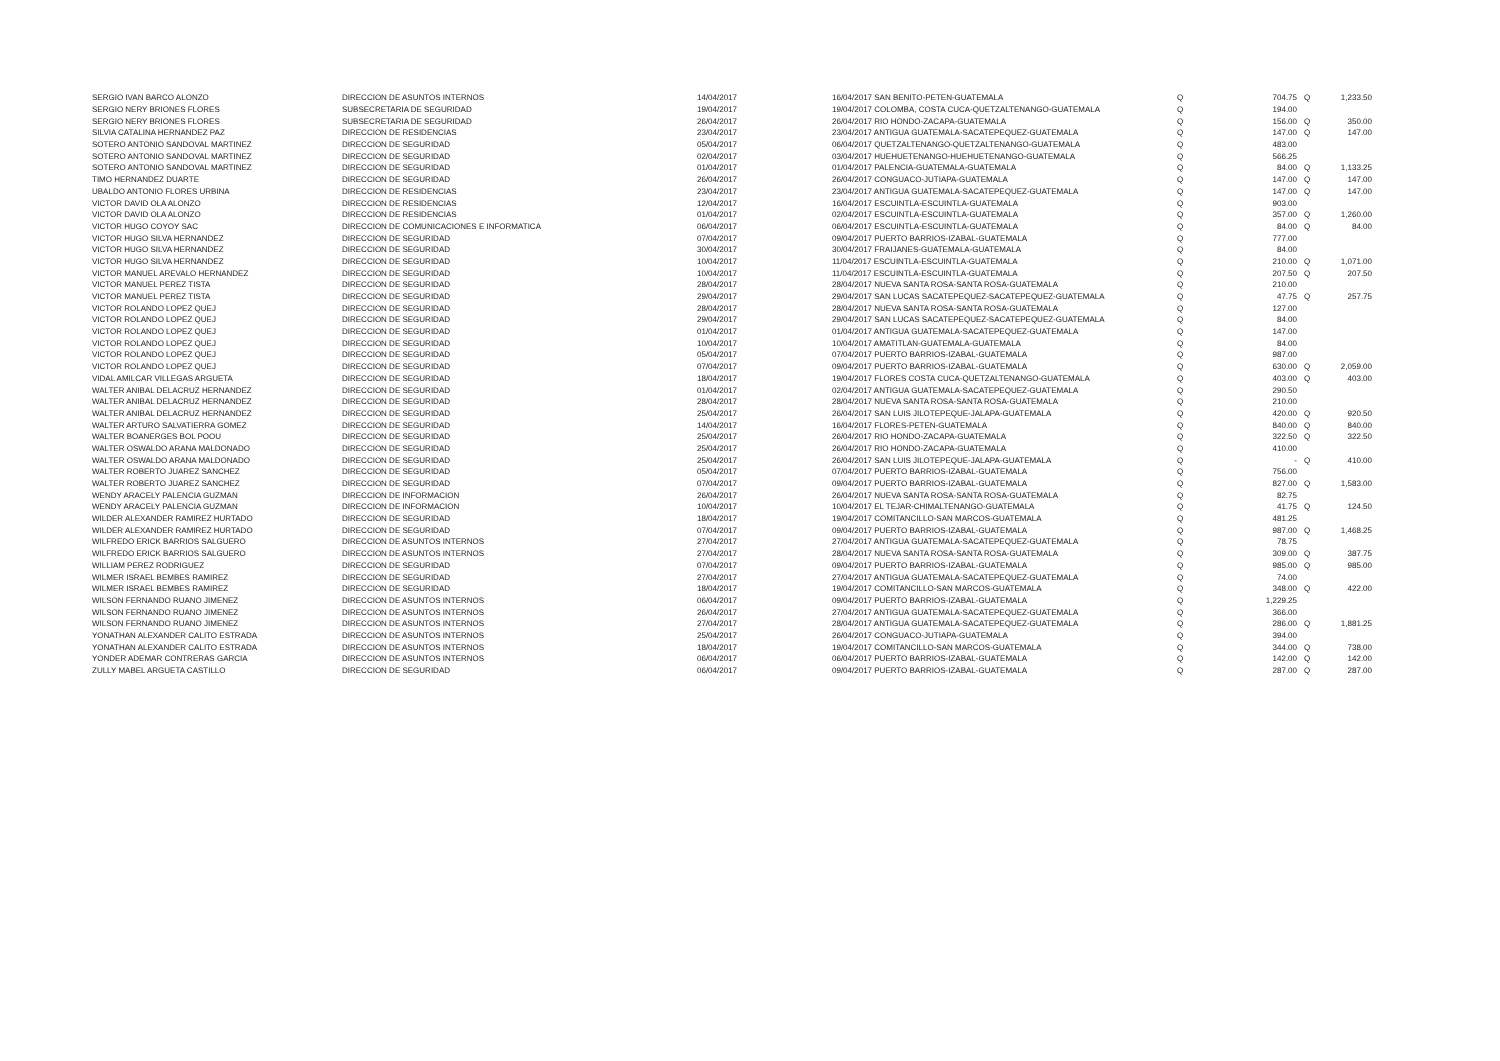| SERGIO IVAN BARCO ALONZO | DIRECCION DE ASUNTOS INTERNOS | 14/04/2017 | 16/04/2017 SAN BENITO-PETEN-GUATEMALA | Q | 704.75 | Q | 1,233.50 |
| SERGIO NERY BRIONES FLORES | SUBSECRETARIA DE SEGURIDAD | 19/04/2017 | 19/04/2017 COLOMBA, COSTA CUCA-QUETZALTENANGO-GUATEMALA | Q | 194.00 | | |
| SERGIO NERY BRIONES FLORES | SUBSECRETARIA DE SEGURIDAD | 26/04/2017 | 26/04/2017 RIO HONDO-ZACAPA-GUATEMALA | Q | 156.00 | Q | 350.00 |
| SILVIA CATALINA HERNANDEZ PAZ | DIRECCION DE RESIDENCIAS | 23/04/2017 | 23/04/2017 ANTIGUA GUATEMALA-SACATEPEQUEZ-GUATEMALA | Q | 147.00 | Q | 147.00 |
| SOTERO ANTONIO SANDOVAL MARTINEZ | DIRECCION DE SEGURIDAD | 05/04/2017 | 06/04/2017 QUETZALTENANGO-QUETZALTENANGO-GUATEMALA | Q | 483.00 | | |
| SOTERO ANTONIO SANDOVAL MARTINEZ | DIRECCION DE SEGURIDAD | 02/04/2017 | 03/04/2017 HUEHUETENANGO-HUEHUETENANGO-GUATEMALA | Q | 566.25 | | |
| SOTERO ANTONIO SANDOVAL MARTINEZ | DIRECCION DE SEGURIDAD | 01/04/2017 | 01/04/2017 PALENCIA-GUATEMALA-GUATEMALA | Q | 84.00 | Q | 1,133.25 |
| TIMO HERNANDEZ DUARTE | DIRECCION DE SEGURIDAD | 26/04/2017 | 26/04/2017 CONGUACO-JUTIAPA-GUATEMALA | Q | 147.00 | Q | 147.00 |
| UBALDO ANTONIO FLORES URBINA | DIRECCION DE RESIDENCIAS | 23/04/2017 | 23/04/2017 ANTIGUA GUATEMALA-SACATEPEQUEZ-GUATEMALA | Q | 147.00 | Q | 147.00 |
| VICTOR DAVID OLA ALONZO | DIRECCION DE RESIDENCIAS | 12/04/2017 | 16/04/2017 ESCUINTLA-ESCUINTLA-GUATEMALA | Q | 903.00 | | |
| VICTOR DAVID OLA ALONZO | DIRECCION DE RESIDENCIAS | 01/04/2017 | 02/04/2017 ESCUINTLA-ESCUINTLA-GUATEMALA | Q | 357.00 | Q | 1,260.00 |
| VICTOR HUGO COYOY SAC | DIRECCION DE COMUNICACIONES E INFORMATICA | 06/04/2017 | 06/04/2017 ESCUINTLA-ESCUINTLA-GUATEMALA | Q | 84.00 | Q | 84.00 |
| VICTOR HUGO SILVA HERNANDEZ | DIRECCION DE SEGURIDAD | 07/04/2017 | 09/04/2017 PUERTO BARRIOS-IZABAL-GUATEMALA | Q | 777.00 | | |
| VICTOR HUGO SILVA HERNANDEZ | DIRECCION DE SEGURIDAD | 30/04/2017 | 30/04/2017 FRAIJANES-GUATEMALA-GUATEMALA | Q | 84.00 | | |
| VICTOR HUGO SILVA HERNANDEZ | DIRECCION DE SEGURIDAD | 10/04/2017 | 11/04/2017 ESCUINTLA-ESCUINTLA-GUATEMALA | Q | 210.00 | Q | 1,071.00 |
| VICTOR MANUEL AREVALO HERNANDEZ | DIRECCION DE SEGURIDAD | 10/04/2017 | 11/04/2017 ESCUINTLA-ESCUINTLA-GUATEMALA | Q | 207.50 | Q | 207.50 |
| VICTOR MANUEL PEREZ TISTA | DIRECCION DE SEGURIDAD | 28/04/2017 | 28/04/2017 NUEVA SANTA ROSA-SANTA ROSA-GUATEMALA | Q | 210.00 | | |
| VICTOR MANUEL PEREZ TISTA | DIRECCION DE SEGURIDAD | 29/04/2017 | 29/04/2017 SAN LUCAS SACATEPEQUEZ-SACATEPEQUEZ-GUATEMALA | Q | 47.75 | Q | 257.75 |
| VICTOR ROLANDO LOPEZ QUEJ | DIRECCION DE SEGURIDAD | 28/04/2017 | 28/04/2017 NUEVA SANTA ROSA-SANTA ROSA-GUATEMALA | Q | 127.00 | | |
| VICTOR ROLANDO LOPEZ QUEJ | DIRECCION DE SEGURIDAD | 29/04/2017 | 29/04/2017 SAN LUCAS SACATEPEQUEZ-SACATEPEQUEZ-GUATEMALA | Q | 84.00 | | |
| VICTOR ROLANDO LOPEZ QUEJ | DIRECCION DE SEGURIDAD | 01/04/2017 | 01/04/2017 ANTIGUA GUATEMALA-SACATEPEQUEZ-GUATEMALA | Q | 147.00 | | |
| VICTOR ROLANDO LOPEZ QUEJ | DIRECCION DE SEGURIDAD | 10/04/2017 | 10/04/2017 AMATITLAN-GUATEMALA-GUATEMALA | Q | 84.00 | | |
| VICTOR ROLANDO LOPEZ QUEJ | DIRECCION DE SEGURIDAD | 05/04/2017 | 07/04/2017 PUERTO BARRIOS-IZABAL-GUATEMALA | Q | 987.00 | | |
| VICTOR ROLANDO LOPEZ QUEJ | DIRECCION DE SEGURIDAD | 07/04/2017 | 09/04/2017 PUERTO BARRIOS-IZABAL-GUATEMALA | Q | 630.00 | Q | 2,059.00 |
| VIDAL AMILCAR VILLEGAS ARGUETA | DIRECCION DE SEGURIDAD | 18/04/2017 | 19/04/2017 FLORES COSTA CUCA-QUETZALTENANGO-GUATEMALA | Q | 403.00 | Q | 403.00 |
| WALTER ANIBAL DELACRUZ HERNANDEZ | DIRECCION DE SEGURIDAD | 01/04/2017 | 02/04/2017 ANTIGUA GUATEMALA-SACATEPEQUEZ-GUATEMALA | Q | 290.50 | | |
| WALTER ANIBAL DELACRUZ HERNANDEZ | DIRECCION DE SEGURIDAD | 28/04/2017 | 28/04/2017 NUEVA SANTA ROSA-SANTA ROSA-GUATEMALA | Q | 210.00 | | |
| WALTER ANIBAL DELACRUZ HERNANDEZ | DIRECCION DE SEGURIDAD | 25/04/2017 | 26/04/2017 SAN LUIS JILOTEPEQUE-JALAPA-GUATEMALA | Q | 420.00 | Q | 920.50 |
| WALTER ARTURO SALVATIERRA GOMEZ | DIRECCION DE SEGURIDAD | 14/04/2017 | 16/04/2017 FLORES-PETEN-GUATEMALA | Q | 840.00 | Q | 840.00 |
| WALTER BOANERGES BOL POOU | DIRECCION DE SEGURIDAD | 25/04/2017 | 26/04/2017 RIO HONDO-ZACAPA-GUATEMALA | Q | 322.50 | Q | 322.50 |
| WALTER OSWALDO ARANA MALDONADO | DIRECCION DE SEGURIDAD | 25/04/2017 | 26/04/2017 RIO HONDO-ZACAPA-GUATEMALA | Q | 410.00 | | |
| WALTER OSWALDO ARANA MALDONADO | DIRECCION DE SEGURIDAD | 25/04/2017 | 26/04/2017 SAN LUIS JILOTEPEQUE-JALAPA-GUATEMALA | Q | - | Q | 410.00 |
| WALTER ROBERTO JUAREZ SANCHEZ | DIRECCION DE SEGURIDAD | 05/04/2017 | 07/04/2017 PUERTO BARRIOS-IZABAL-GUATEMALA | Q | 756.00 | | |
| WALTER ROBERTO JUAREZ SANCHEZ | DIRECCION DE SEGURIDAD | 07/04/2017 | 09/04/2017 PUERTO BARRIOS-IZABAL-GUATEMALA | Q | 827.00 | Q | 1,583.00 |
| WENDY ARACELY PALENCIA GUZMAN | DIRECCION DE INFORMACION | 26/04/2017 | 26/04/2017 NUEVA SANTA ROSA-SANTA ROSA-GUATEMALA | Q | 82.75 | | |
| WENDY ARACELY PALENCIA GUZMAN | DIRECCION DE INFORMACION | 10/04/2017 | 10/04/2017 EL TEJAR-CHIMALTENANGO-GUATEMALA | Q | 41.75 | Q | 124.50 |
| WILDER ALEXANDER RAMIREZ HURTADO | DIRECCION DE SEGURIDAD | 18/04/2017 | 19/04/2017 COMITANCILLO-SAN MARCOS-GUATEMALA | Q | 481.25 | | |
| WILDER ALEXANDER RAMIREZ HURTADO | DIRECCION DE SEGURIDAD | 07/04/2017 | 09/04/2017 PUERTO BARRIOS-IZABAL-GUATEMALA | Q | 987.00 | Q | 1,468.25 |
| WILFREDO ERICK BARRIOS SALGUERO | DIRECCION DE ASUNTOS INTERNOS | 27/04/2017 | 27/04/2017 ANTIGUA GUATEMALA-SACATEPEQUEZ-GUATEMALA | Q | 78.75 | | |
| WILFREDO ERICK BARRIOS SALGUERO | DIRECCION DE ASUNTOS INTERNOS | 27/04/2017 | 28/04/2017 NUEVA SANTA ROSA-SANTA ROSA-GUATEMALA | Q | 309.00 | Q | 387.75 |
| WILLIAM PEREZ RODRIGUEZ | DIRECCION DE SEGURIDAD | 07/04/2017 | 09/04/2017 PUERTO BARRIOS-IZABAL-GUATEMALA | Q | 985.00 | Q | 985.00 |
| WILMER ISRAEL BEMBES RAMIREZ | DIRECCION DE SEGURIDAD | 27/04/2017 | 27/04/2017 ANTIGUA GUATEMALA-SACATEPEQUEZ-GUATEMALA | Q | 74.00 | | |
| WILMER ISRAEL BEMBES RAMIREZ | DIRECCION DE SEGURIDAD | 18/04/2017 | 19/04/2017 COMITANCILLO-SAN MARCOS-GUATEMALA | Q | 348.00 | Q | 422.00 |
| WILSON FERNANDO RUANO JIMENEZ | DIRECCION DE ASUNTOS INTERNOS | 06/04/2017 | 09/04/2017 PUERTO BARRIOS-IZABAL-GUATEMALA | Q | 1,229.25 | | |
| WILSON FERNANDO RUANO JIMENEZ | DIRECCION DE ASUNTOS INTERNOS | 26/04/2017 | 27/04/2017 ANTIGUA GUATEMALA-SACATEPEQUEZ-GUATEMALA | Q | 366.00 | | |
| WILSON FERNANDO RUANO JIMENEZ | DIRECCION DE ASUNTOS INTERNOS | 27/04/2017 | 28/04/2017 ANTIGUA GUATEMALA-SACATEPEQUEZ-GUATEMALA | Q | 286.00 | Q | 1,881.25 |
| YONATHAN ALEXANDER CALITO ESTRADA | DIRECCION DE ASUNTOS INTERNOS | 25/04/2017 | 26/04/2017 CONGUACO-JUTIAPA-GUATEMALA | Q | 394.00 | | |
| YONATHAN ALEXANDER CALITO ESTRADA | DIRECCION DE ASUNTOS INTERNOS | 18/04/2017 | 19/04/2017 COMITANCILLO-SAN MARCOS-GUATEMALA | Q | 344.00 | Q | 738.00 |
| YONDER ADEMAR CONTRERAS GARCIA | DIRECCION DE ASUNTOS INTERNOS | 06/04/2017 | 06/04/2017 PUERTO BARRIOS-IZABAL-GUATEMALA | Q | 142.00 | Q | 142.00 |
| ZULLY MABEL ARGUETA CASTILLO | DIRECCION DE SEGURIDAD | 06/04/2017 | 09/04/2017 PUERTO BARRIOS-IZABAL-GUATEMALA | Q | 287.00 | Q | 287.00 |